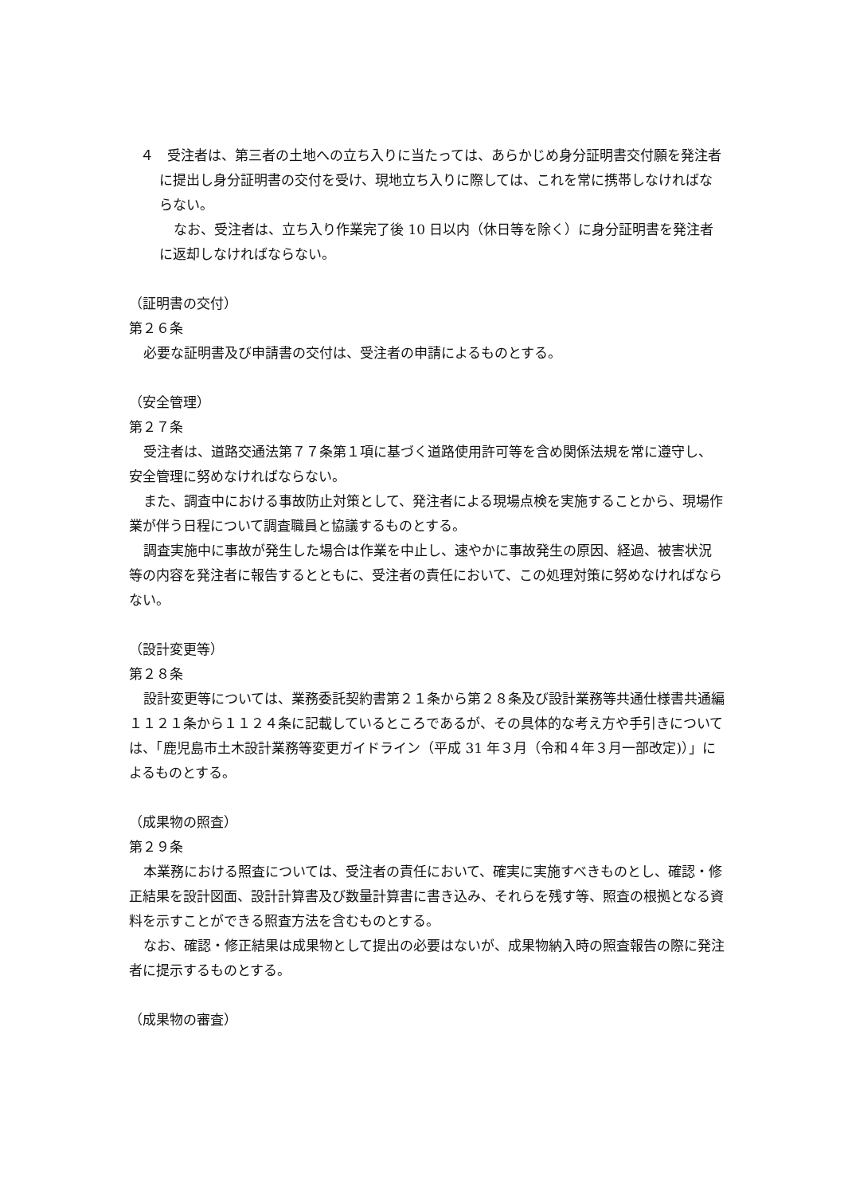４　受注者は、第三者の土地への立ち入りに当たっては、あらかじめ身分証明書交付願を発注者に提出し身分証明書の交付を受け、現地立ち入りに際しては、これを常に携帯しなければならない。
なお、受注者は、立ち入り作業完了後 10 日以内（休日等を除く）に身分証明書を発注者に返却しなければならない。
（証明書の交付）
第２６条
必要な証明書及び申請書の交付は、受注者の申請によるものとする。
（安全管理）
第２７条
受注者は、道路交通法第７７条第１項に基づく道路使用許可等を含め関係法規を常に遵守し、安全管理に努めなければならない。
また、調査中における事故防止対策として、発注者による現場点検を実施することから、現場作業が伴う日程について調査職員と協議するものとする。
調査実施中に事故が発生した場合は作業を中止し、速やかに事故発生の原因、経過、被害状況等の内容を発注者に報告するとともに、受注者の責任において、この処理対策に努めなければならない。
（設計変更等）
第２８条
設計変更等については、業務委託契約書第２１条から第２８条及び設計業務等共通仕様書共通編１１２１条から１１２４条に記載しているところであるが、その具体的な考え方や手引きについては、「鹿児島市土木設計業務等変更ガイドライン（平成 31 年３月（令和４年３月一部改定)）」によるものとする。
（成果物の照査）
第２９条
本業務における照査については、受注者の責任において、確実に実施すべきものとし、確認・修正結果を設計図面、設計計算書及び数量計算書に書き込み、それらを残す等、照査の根拠となる資料を示すことができる照査方法を含むものとする。
なお、確認・修正結果は成果物として提出の必要はないが、成果物納入時の照査報告の際に発注者に提示するものとする。
（成果物の審査）